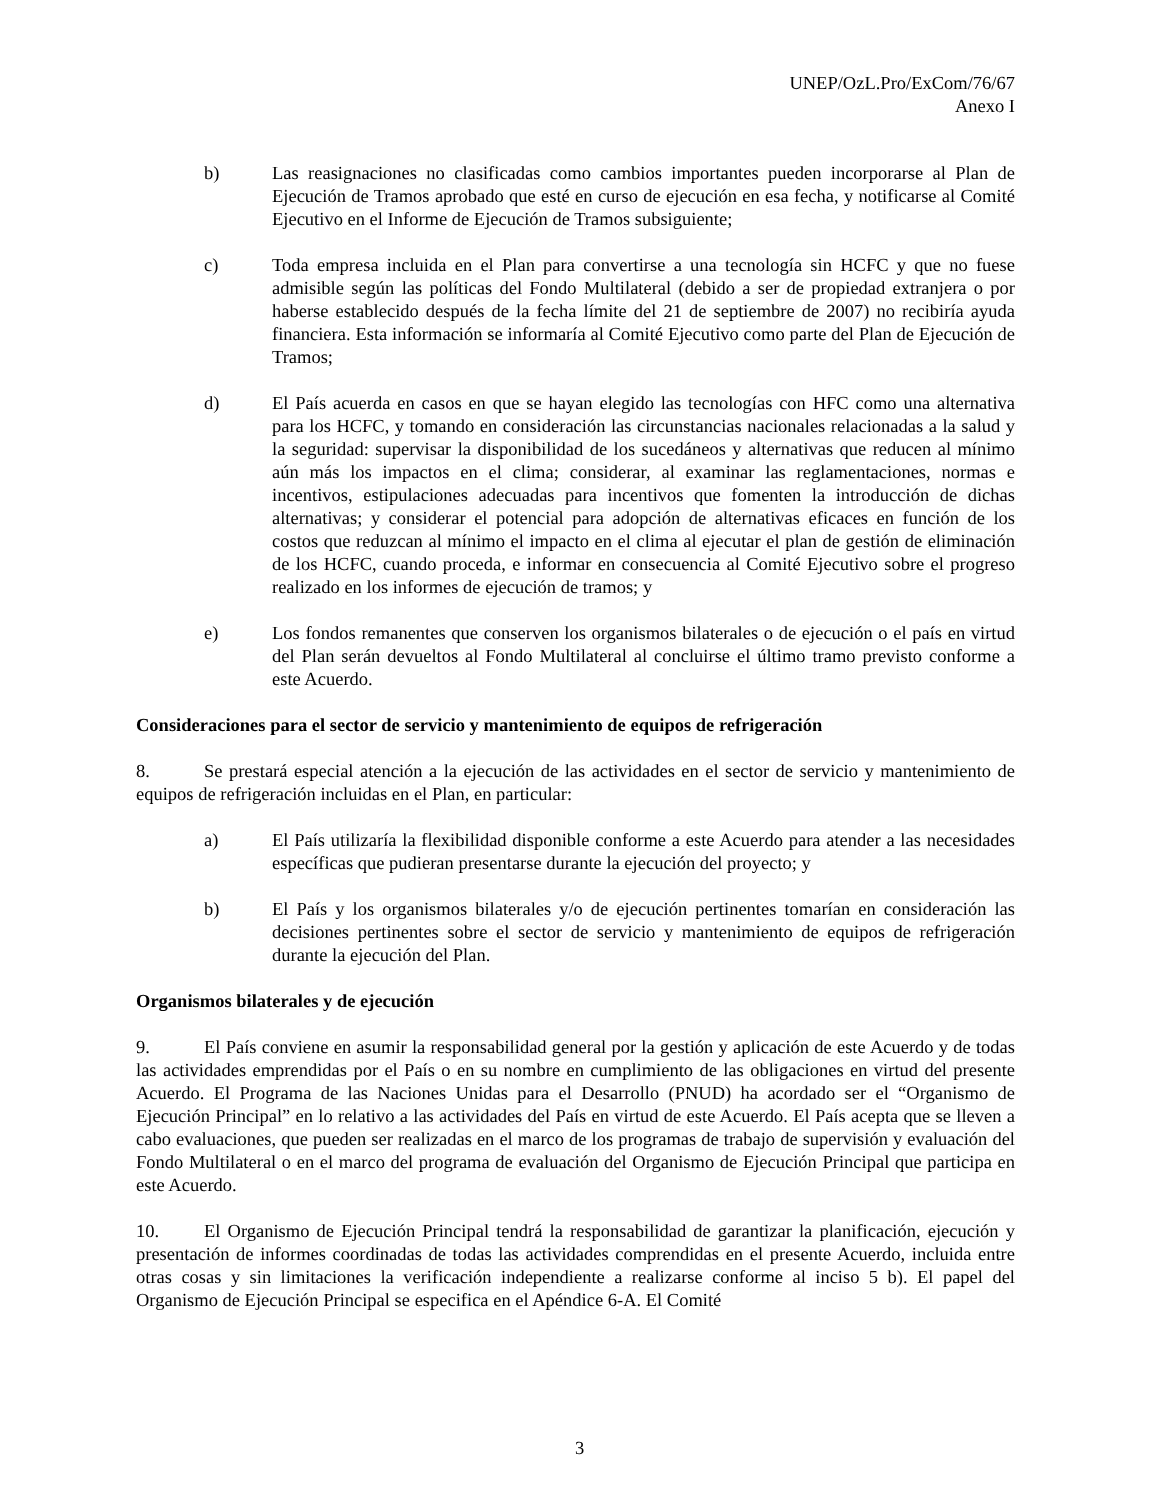UNEP/OzL.Pro/ExCom/76/67
Anexo I
b) Las reasignaciones no clasificadas como cambios importantes pueden incorporarse al Plan de Ejecución de Tramos aprobado que esté en curso de ejecución en esa fecha, y notificarse al Comité Ejecutivo en el Informe de Ejecución de Tramos subsiguiente;
c) Toda empresa incluida en el Plan para convertirse a una tecnología sin HCFC y que no fuese admisible según las políticas del Fondo Multilateral (debido a ser de propiedad extranjera o por haberse establecido después de la fecha límite del 21 de septiembre de 2007) no recibiría ayuda financiera. Esta información se informaría al Comité Ejecutivo como parte del Plan de Ejecución de Tramos;
d) El País acuerda en casos en que se hayan elegido las tecnologías con HFC como una alternativa para los HCFC, y tomando en consideración las circunstancias nacionales relacionadas a la salud y la seguridad: supervisar la disponibilidad de los sucedáneos y alternativas que reducen al mínimo aún más los impactos en el clima; considerar, al examinar las reglamentaciones, normas e incentivos, estipulaciones adecuadas para incentivos que fomenten la introducción de dichas alternativas; y considerar el potencial para adopción de alternativas eficaces en función de los costos que reduzcan al mínimo el impacto en el clima al ejecutar el plan de gestión de eliminación de los HCFC, cuando proceda, e informar en consecuencia al Comité Ejecutivo sobre el progreso realizado en los informes de ejecución de tramos; y
e) Los fondos remanentes que conserven los organismos bilaterales o de ejecución o el país en virtud del Plan serán devueltos al Fondo Multilateral al concluirse el último tramo previsto conforme a este Acuerdo.
Consideraciones para el sector de servicio y mantenimiento de equipos de refrigeración
8. Se prestará especial atención a la ejecución de las actividades en el sector de servicio y mantenimiento de equipos de refrigeración incluidas en el Plan, en particular:
a) El País utilizaría la flexibilidad disponible conforme a este Acuerdo para atender a las necesidades específicas que pudieran presentarse durante la ejecución del proyecto; y
b) El País y los organismos bilaterales y/o de ejecución pertinentes tomarían en consideración las decisiones pertinentes sobre el sector de servicio y mantenimiento de equipos de refrigeración durante la ejecución del Plan.
Organismos bilaterales y de ejecución
9. El País conviene en asumir la responsabilidad general por la gestión y aplicación de este Acuerdo y de todas las actividades emprendidas por el País o en su nombre en cumplimiento de las obligaciones en virtud del presente Acuerdo. El Programa de las Naciones Unidas para el Desarrollo (PNUD) ha acordado ser el “Organismo de Ejecución Principal” en lo relativo a las actividades del País en virtud de este Acuerdo. El País acepta que se lleven a cabo evaluaciones, que pueden ser realizadas en el marco de los programas de trabajo de supervisión y evaluación del Fondo Multilateral o en el marco del programa de evaluación del Organismo de Ejecución Principal que participa en este Acuerdo.
10. El Organismo de Ejecución Principal tendrá la responsabilidad de garantizar la planificación, ejecución y presentación de informes coordinadas de todas las actividades comprendidas en el presente Acuerdo, incluida entre otras cosas y sin limitaciones la verificación independiente a realizarse conforme al inciso 5 b). El papel del Organismo de Ejecución Principal se especifica en el Apéndice 6-A. El Comité
3